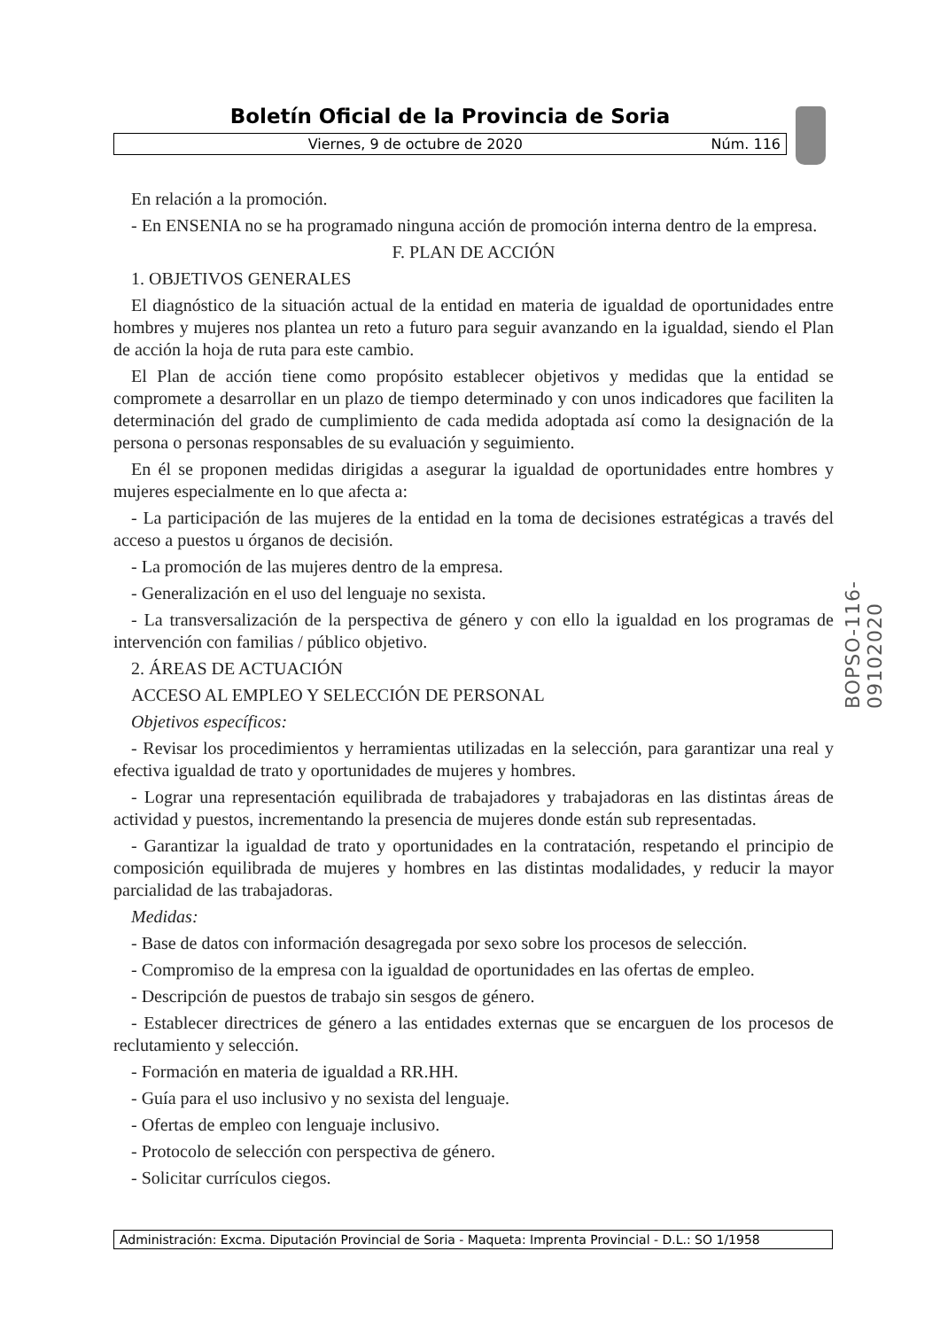Boletín Oficial de la Provincia de Soria
Viernes, 9 de octubre de 2020 Núm. 116
En relación a la promoción.
- En ENSENIA no se ha programado ninguna acción de promoción interna dentro de la empresa.
F. PLAN DE ACCIÓN
1. OBJETIVOS GENERALES
El diagnóstico de la situación actual de la entidad en materia de igualdad de oportunidades entre hombres y mujeres nos plantea un reto a futuro para seguir avanzando en la igualdad, siendo el Plan de acción la hoja de ruta para este cambio.
El Plan de acción tiene como propósito establecer objetivos y medidas que la entidad se compromete a desarrollar en un plazo de tiempo determinado y con unos indicadores que faciliten la determinación del grado de cumplimiento de cada medida adoptada así como la designación de la persona o personas responsables de su evaluación y seguimiento.
En él se proponen medidas dirigidas a asegurar la igualdad de oportunidades entre hombres y mujeres especialmente en lo que afecta a:
- La participación de las mujeres de la entidad en la toma de decisiones estratégicas a través del acceso a puestos u órganos de decisión.
- La promoción de las mujeres dentro de la empresa.
- Generalización en el uso del lenguaje no sexista.
- La transversalización de la perspectiva de género y con ello la igualdad en los programas de intervención con familias / público objetivo.
2. ÁREAS DE ACTUACIÓN
ACCESO AL EMPLEO Y SELECCIÓN DE PERSONAL
Objetivos específicos:
- Revisar los procedimientos y herramientas utilizadas en la selección, para garantizar una real y efectiva igualdad de trato y oportunidades de mujeres y hombres.
- Lograr una representación equilibrada de trabajadores y trabajadoras en las distintas áreas de actividad y puestos, incrementando la presencia de mujeres donde están sub representadas.
- Garantizar la igualdad de trato y oportunidades en la contratación, respetando el principio de composición equilibrada de mujeres y hombres en las distintas modalidades, y reducir la mayor parcialidad de las trabajadoras.
Medidas:
- Base de datos con información desagregada por sexo sobre los procesos de selección.
- Compromiso de la empresa con la igualdad de oportunidades en las ofertas de empleo.
- Descripción de puestos de trabajo sin sesgos de género.
- Establecer directrices de género a las entidades externas que se encarguen de los procesos de reclutamiento y selección.
- Formación en materia de igualdad a RR.HH.
- Guía para el uso inclusivo y no sexista del lenguaje.
- Ofertas de empleo con lenguaje inclusivo.
- Protocolo de selección con perspectiva de género.
- Solicitar currículos ciegos.
BOPSO-116-09102020
Administración: Excma. Diputación Provincial de Soria - Maqueta: Imprenta Provincial - D.L.: SO 1/1958